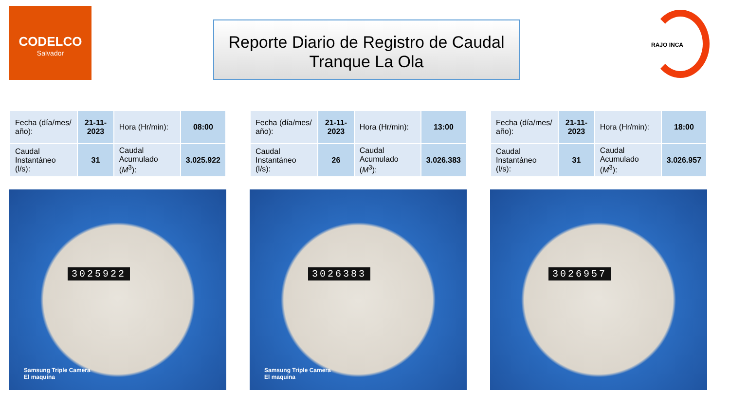CODELCO
Salvador
Reporte Diario de Registro de Caudal
Tranque La Ola
RAJO INCA
| Fecha (día/mes/ año): | 21-11-2023 | Hora (Hr/min): | 08:00 |
| Caudal Instantáneo (l/s): | 31 | Caudal Acumulado ( M<sup>3</sup>): | 3.025.922 |
| Fecha (día/mes/ año): | 21-11-2023 | Hora (Hr/min): | 13:00 |
| Caudal Instantáneo (l/s): | 26 | Caudal Acumulado ( M<sup>3</sup>): | 3.026.383 |
| Fecha (día/mes/ año): | 21-11-2023 | Hora (Hr/min): | 18:00 |
| Caudal Instantáneo (l/s): | 31 | Caudal Acumulado ( M<sup>3</sup>): | 3.026.957 |
3025922
Samsung Triple Camera
El maquina
3026383
Samsung Triple Camera
El maquina
3026957